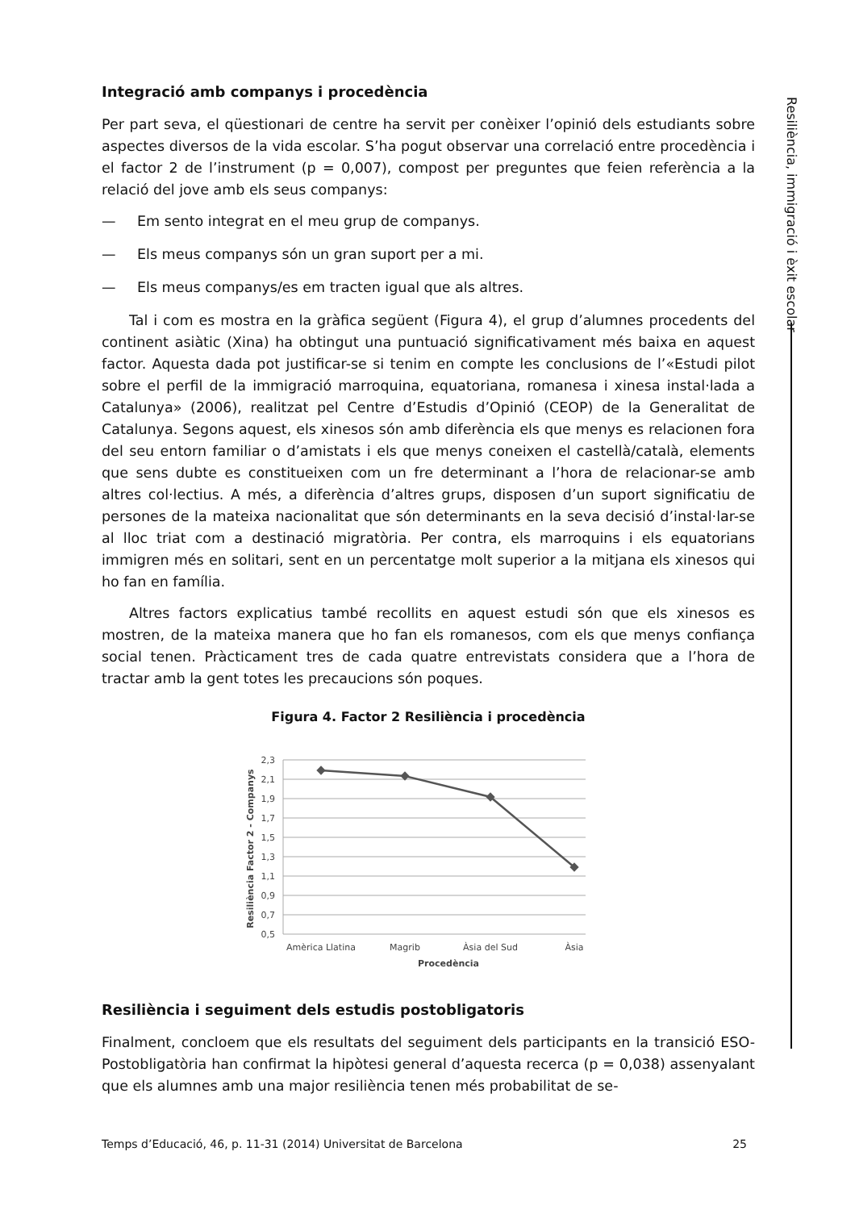Resiliència, immigració i èxit escolar
Integració amb companys i procedència
Per part seva, el qüestionari de centre ha servit per conèixer l’opinió dels estudiants sobre aspectes diversos de la vida escolar. S’ha pogut observar una correlació entre procedència i el factor 2 de l’instrument (p = 0,007), compost per preguntes que feien referència a la relació del jove amb els seus companys:
— Em sento integrat en el meu grup de companys.
— Els meus companys són un gran suport per a mi.
— Els meus companys/es em tracten igual que als altres.
Tal i com es mostra en la gràfica següent (Figura 4), el grup d’alumnes procedents del continent asiàtic (Xina) ha obtingut una puntuació significativament més baixa en aquest factor. Aquesta dada pot justificar-se si tenim en compte les conclusions de l’«Estudi pilot sobre el perfil de la immigració marroquina, equatoriana, romanesa i xinesa instal·lada a Catalunya» (2006), realitzat pel Centre d’Estudis d’Opinió (CEOP) de la Generalitat de Catalunya. Segons aquest, els xinesos són amb diferència els que menys es relacionen fora del seu entorn familiar o d’amistats i els que menys coneixen el castellà/català, elements que sens dubte es constitueixen com un fre determinant a l’hora de relacionar-se amb altres col·lectius. A més, a diferència d’altres grups, disposen d’un suport significatiu de persones de la mateixa nacionalitat que són determinants en la seva decisió d’instal·lar-se al lloc triat com a destinació migratòria. Per contra, els marroquins i els equatorians immigren més en solitari, sent en un percentatge molt superior a la mitjana els xinesos qui ho fan en família.
Altres factors explicatius també recollits en aquest estudi són que els xinesos es mostren, de la mateixa manera que ho fan els romanesos, com els que menys confiança social tenen. Pràcticament tres de cada quatre entrevistats considera que a l’hora de tractar amb la gent totes les precaucions són poques.
Figura 4. Factor 2 Resiliència i procedència
2,3
2,1
1,9
1,7
1,5
1,3
1,1
0,9
0,7
0,5
Amèrica Llatina
Magrib
Àsia del Sud
Àsia
Procedència
Resiliència Factor 2 - Companys
Resiliència i seguiment dels estudis postobligatoris
Finalment, concloem que els resultats del seguiment dels participants en la transició ESO-Postobligatòria han confirmat la hipòtesi general d’aquesta recerca (p = 0,038) assenyalant que els alumnes amb una major resiliència tenen més probabilitat de se-
Temps d’Educació, 46, p. 11-31 (2014) Universitat de Barcelona 25